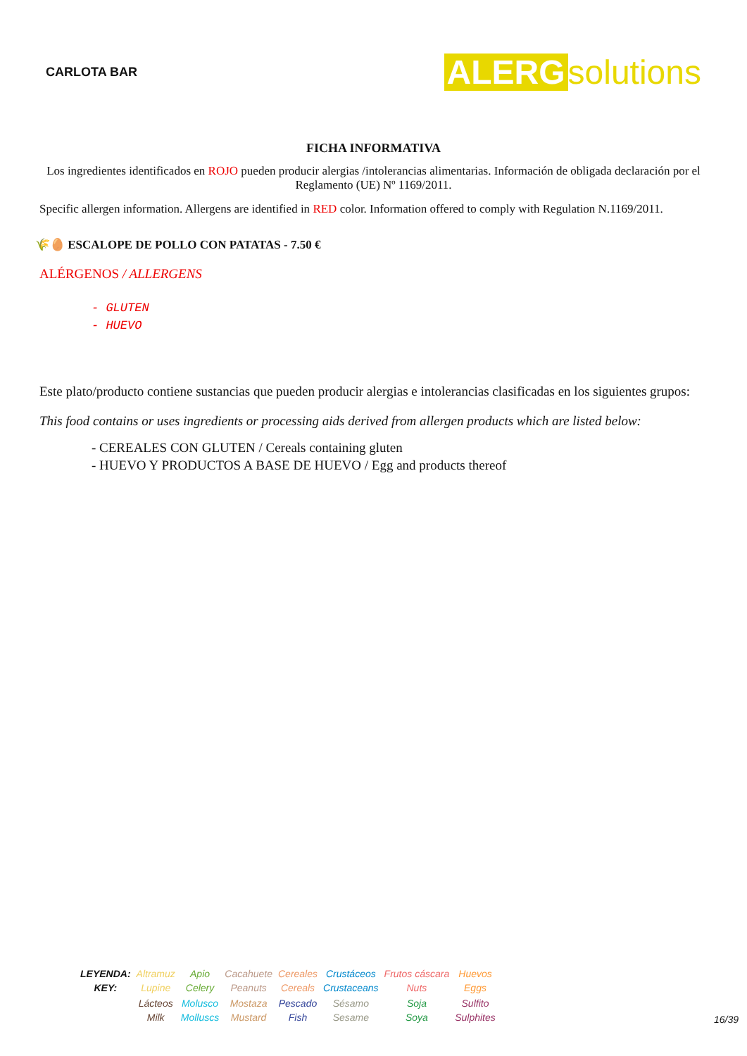CARLOTA BAR
ALERG solutions
FICHA INFORMATIVA
Los ingredientes identificados en ROJO pueden producir alergias /intolerancias alimentarias. Información de obligada declaración por el Reglamento (UE) Nº 1169/2011.
Specific allergen information. Allergens are identified in RED color. Information offered to comply with Regulation N.1169/2011.
🌾🥚 ESCALOPE DE POLLO CON PATATAS - 7.50 €
ALÉRGENOS / ALLERGENS
- GLUTEN
- HUEVO
Este plato/producto contiene sustancias que pueden producir alergias e intolerancias clasificadas en los siguientes grupos:
This food contains or uses ingredients or processing aids derived from allergen products which are listed below:
- CEREALES CON GLUTEN / Cereals containing gluten
- HUEVO Y PRODUCTOS A BASE DE HUEVO / Egg and products thereof
| LEYENDA: KEY: | Altramuz Lupine | Apio Celery | Cacahuete Peanuts | Cereales Cereals | Crustáceos Crustaceans | Frutos cáscara Nuts | Huevos Eggs |
| | Lácteos Milk | Molusco Molluscs | Mostaza Mustard | Pescado Fish | Sésamo Sesame | Soja Soya | Sulfito Sulphites |
16/39